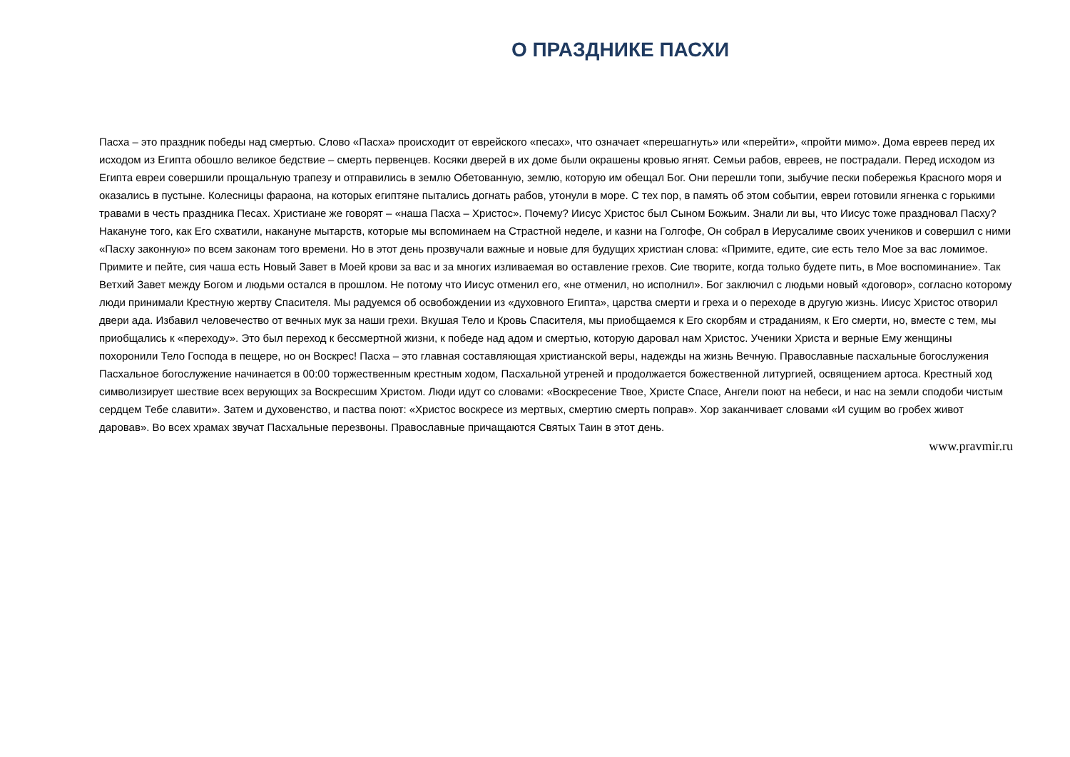О ПРАЗДНИКЕ ПАСХИ
Пасха – это праздник победы над смертью. Слово «Пасха» происходит от еврейского «песах», что означает «перешагнуть» или «перейти», «пройти мимо». Дома евреев перед их исходом из Египта обошло великое бедствие – смерть первенцев. Косяки дверей в их доме были окрашены кровью ягнят. Семьи рабов, евреев, не пострадали. Перед исходом из Египта евреи совершили прощальную трапезу и отправились в землю Обетованную, землю, которую им обещал Бог. Они перешли топи, зыбучие пески побережья Красного моря и оказались в пустыне. Колесницы фараона, на которых египтяне пытались догнать рабов, утонули в море. С тех пор, в память об этом событии, евреи готовили ягненка с горькими травами в честь праздника Песах. Христиане же говорят – «наша Пасха – Христос». Почему? Иисус Христос был Сыном Божьим. Знали ли вы, что Иисус тоже праздновал Пасху? Накануне того, как Его схватили, накануне мытарств, которые мы вспоминаем на Страстной неделе, и казни на Голгофе, Он собрал в Иерусалиме своих учеников и совершил с ними «Пасху законную» по всем законам того времени. Но в этот день прозвучали важные и новые для будущих христиан слова: «Примите, едите, сие есть тело Мое за вас ломимое. Примите и пейте, сия чаша есть Новый Завет в Моей крови за вас и за многих изливаемая во оставление грехов. Сие творите, когда только будете пить, в Мое воспоминание». Так Ветхий Завет между Богом и людьми остался в прошлом. Не потому что Иисус отменил его, «не отменил, но исполнил». Бог заключил с людьми новый «договор», согласно которому люди принимали Крестную жертву Спасителя. Мы радуемся об освобождении из «духовного Египта», царства смерти и греха и о переходе в другую жизнь. Иисус Христос отворил двери ада. Избавил человечество от вечных мук за наши грехи. Вкушая Тело и Кровь Спасителя, мы приобщаемся к Его скорбям и страданиям, к Его смерти, но, вместе с тем, мы приобщались к «переходу». Это был переход к бессмертной жизни, к победе над адом и смертью, которую даровал нам Христос. Ученики Христа и верные Ему женщины похоронили Тело Господа в пещере, но он Воскрес! Пасха – это главная составляющая христианской веры, надежды на жизнь Вечную. Православные пасхальные богослужения Пасхальное богослужение начинается в 00:00 торжественным крестным ходом, Пасхальной утреней и продолжается божественной литургией, освящением артоса. Крестный ход символизирует шествие всех верующих за Воскресшим Христом. Люди идут со словами: «Воскресение Твое, Христе Спасе, Ангели поют на небеси, и нас на земли сподоби чистым сердцем Тебе славити». Затем и духовенство, и паства поют: «Христос воскресе из мертвых, смертию смерть поправ». Хор заканчивает словами «И сущим во гробех живот даровав». Во всех храмах звучат Пасхальные перезвоны. Православные причащаются Святых Таин в этот день.
www.pravmir.ru